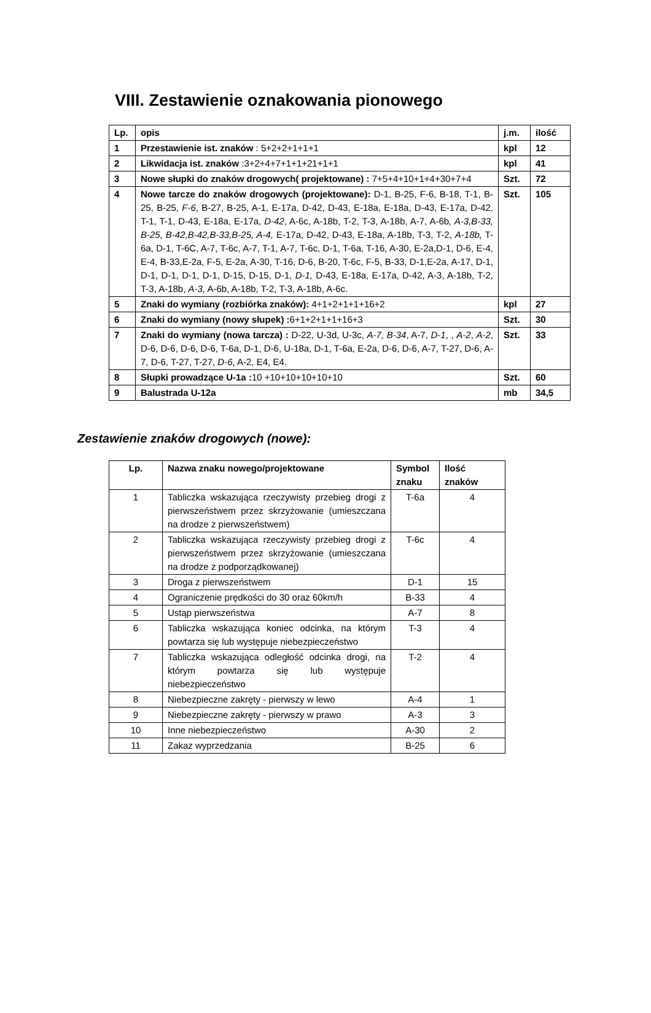VIII. Zestawienie oznakowania pionowego
| Lp. | opis | j.m. | ilość |
| --- | --- | --- | --- |
| 1 | Przestawienie ist. znaków : 5+2+2+1+1+1 | kpl | 12 |
| 2 | Likwidacja ist. znaków :3+2+4+7+1+1+21+1+1 | kpl | 41 |
| 3 | Nowe słupki do znaków drogowych( projektowane) : 7+5+4+10+1+4+30+7+4 | Szt. | 72 |
| 4 | Nowe tarcze do znaków drogowych (projektowane): D-1, B-25, F-6, B-18, T-1, B-25, B-25, F-6 , B-27, B-25, A-1, E-17a, D-42, D-43, E-18a, E-18a, D-43, E-17a, D-42, T-1, T-1, D-43, E-18a, E-17a, D-42 , A-6c, A-18b, T-2, T-3, A-18b, A-7, A-6b , A-3,B-33, B-25, B-42,B-42,B-33,B-25, A-4, E-17a, D-42, D-43, E-18a, A-18b, T-3, T-2, A-18b, T-6a, D-1, T-6C, A-7, T-6c, A-7, T-1, A-7, T-6c, D-1, T-6a, T-16, A-30, E-2a,D-1, D-6, E-4, E-4, B-33,E-2a, F-5, E-2a, A-30, T-16, D-6, B-20, T-6c, F-5, B-33, D-1,E-2a, A-17, D-1, D-1, D-1, D-1, D-1, D-15, D-15, D-1, D-1, D-43, E-18a, E-17a, D-42, A-3, A-18b, T-2, T-3, A-18b, A-3, A-6b, A-18b, T-2, T-3, A-18b, A-6c. | Szt. | 105 |
| 5 | Znaki do wymiany (rozbiórka znaków): 4+1+2+1+1+16+2 | kpl | 27 |
| 6 | Znaki do wymiany (nowy słupek) : 6+1+2+1+1+16+3 | Szt. | 30 |
| 7 | Znaki do wymiany (nowa tarcza) : D-22, U-3d, U-3c, A-7, B-34 , A-7, D-1 , , A-2 , A-2 , D-6, D-6, D-6, D-6, T-6a, D-1, D-6, U-18a, D-1, T-6a, E-2a, D-6, D-6, A-7, T-27, D-6, A-7, D-6, T-27, T-27, D-6 , A-2, E4, E4. | Szt. | 33 |
| 8 | Słupki prowadzące U-1a : 10 +10+10+10+10+10 | Szt. | 60 |
| 9 | Balustrada U-12a | mb | 34,5 |
Zestawienie znaków drogowych (nowe):
| Lp. | Nazwa znaku nowego/projektowane | Symbol znaku | Ilość znaków |
| --- | --- | --- | --- |
| 1 | Tabliczka wskazująca rzeczywisty przebieg drogi z pierwszeństwem przez skrzyżowanie (umieszczana na drodze z pierwszeństwem) | T-6a | 4 |
| 2 | Tabliczka wskazująca rzeczywisty przebieg drogi z pierwszeństwem przez skrzyżowanie (umieszczana na drodze z podporządkowanej) | T-6c | 4 |
| 3 | Droga z pierwszeństwem | D-1 | 15 |
| 4 | Ograniczenie prędkości do 30 oraz 60km/h | B-33 | 4 |
| 5 | Ustąp pierwszeństwa | A-7 | 8 |
| 6 | Tabliczka wskazująca koniec odcinka, na którym powtarza się lub występuje niebezpieczeństwo | T-3 | 4 |
| 7 | Tabliczka wskazująca odległość odcinka drogi, na którym powtarza się lub występuje niebezpieczeństwo | T-2 | 4 |
| 8 | Niebezpieczne zakręty - pierwszy w lewo | A-4 | 1 |
| 9 | Niebezpieczne zakręty - pierwszy w prawo | A-3 | 3 |
| 10 | Inne niebezpieczeństwo | A-30 | 2 |
| 11 | Zakaz wyprzedzania | B-25 | 6 |